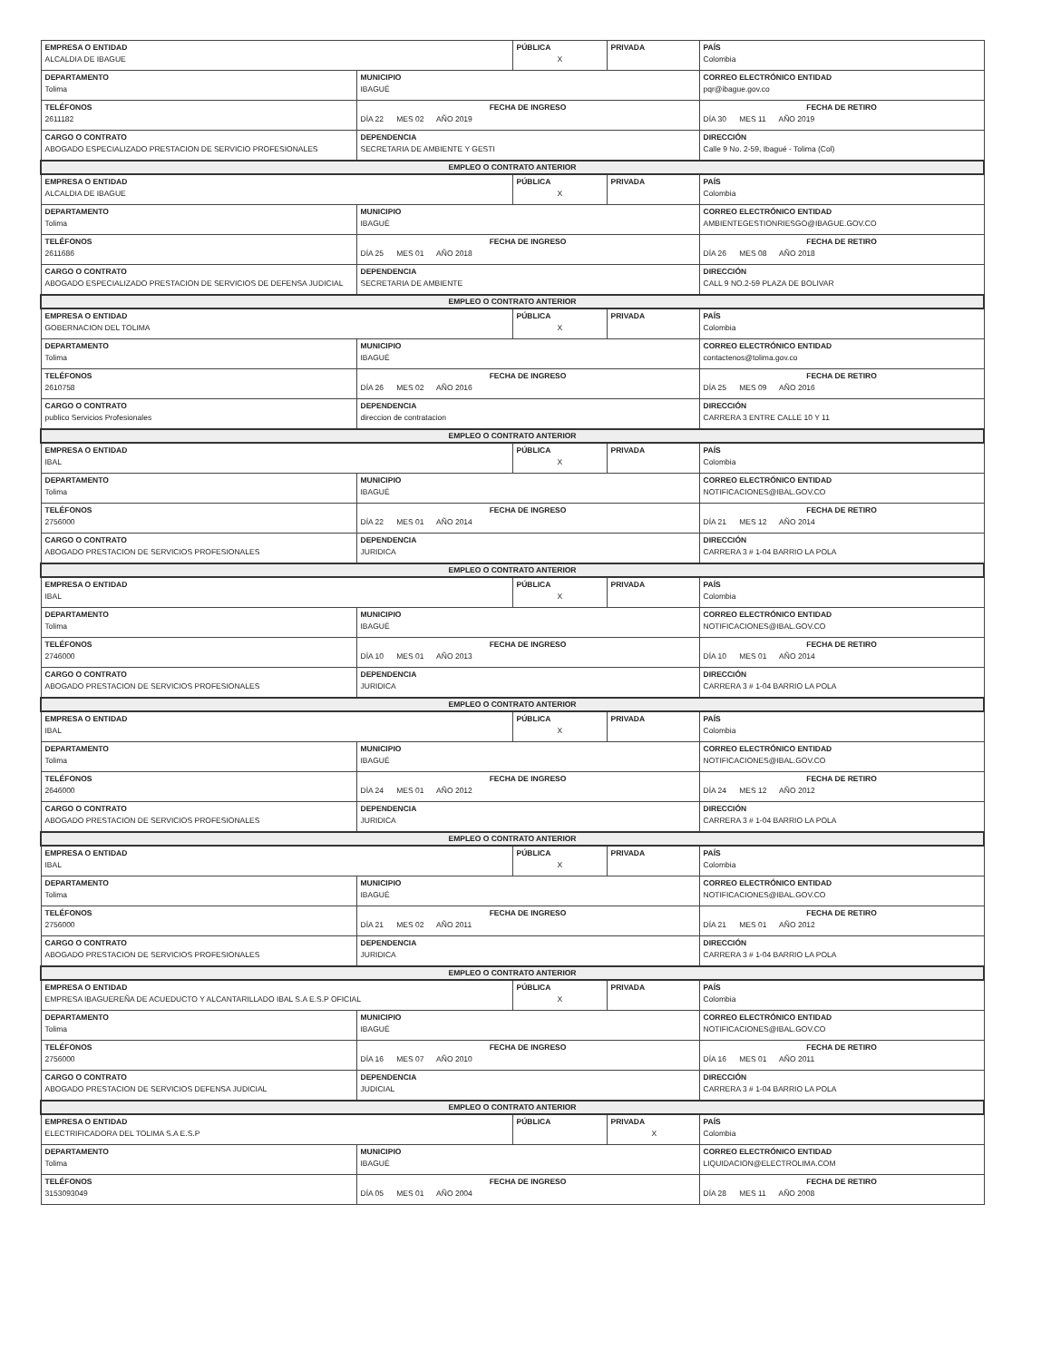| EMPRESA O ENTIDAD ALCALDIA DE IBAGUE | | PÚBLICA X | PRIVADA | PAÍS Colombia |
| DEPARTAMENTO Tolima | MUNICIPIO IBAGUÉ | | | CORREO ELECTRÓNICO ENTIDAD pqr@ibague.gov.co |
| TELÉFONOS 2611182 | FECHA DE INGRESO DÍA 22 MES 02 AÑO 2019 | | | FECHA DE RETIRO DÍA 30 MES 11 AÑO 2019 |
| CARGO O CONTRATO ABOGADO ESPECIALIZADO PRESTACION DE SERVICIO PROFESIONALES | DEPENDENCIA SECRETARIA DE AMBIENTE Y GESTI | | | DIRECCIÓN Calle 9 No. 2-59, Ibagué - Tolima (Col) |
| EMPLEO O CONTRATO ANTERIOR | | | | |
| EMPRESA O ENTIDAD ALCALDIA DE IBAGUE | | PÚBLICA X | PRIVADA | PAÍS Colombia |
| DEPARTAMENTO Tolima | MUNICIPIO IBAGUÉ | | | CORREO ELECTRÓNICO ENTIDAD AMBIENTEGESTIONRIESGO@IBAGUE.GOV.CO |
| TELÉFONOS 2611686 | FECHA DE INGRESO DÍA 25 MES 01 AÑO 2018 | | | FECHA DE RETIRO DÍA 26 MES 08 AÑO 2018 |
| CARGO O CONTRATO ABOGADO ESPECIALIZADO PRESTACION DE SERVICIOS DE DEFENSA JUDICIAL | DEPENDENCIA SECRETARIA DE AMBIENTE | | | DIRECCIÓN CALL 9 NO.2-59 PLAZA DE BOLIVAR |
| EMPLEO O CONTRATO ANTERIOR | | | | |
| EMPRESA O ENTIDAD GOBERNACION DEL TOLIMA | | PÚBLICA X | PRIVADA | PAÍS Colombia |
| DEPARTAMENTO Tolima | MUNICIPIO IBAGUÉ | | | CORREO ELECTRÓNICO ENTIDAD contactenos@tolima.gov.co |
| TELÉFONOS 2610758 | FECHA DE INGRESO DÍA 26 MES 02 AÑO 2016 | | | FECHA DE RETIRO DÍA 25 MES 09 AÑO 2016 |
| CARGO O CONTRATO publico Servicios Profesionales | DEPENDENCIA direccion de contratacion | | | DIRECCIÓN CARRERA 3 ENTRE CALLE 10 Y 11 |
| EMPLEO O CONTRATO ANTERIOR | | | | |
| EMPRESA O ENTIDAD IBAL | | PÚBLICA X | PRIVADA | PAÍS Colombia |
| DEPARTAMENTO Tolima | MUNICIPIO IBAGUÉ | | | CORREO ELECTRÓNICO ENTIDAD NOTIFICACIONES@IBAL.GOV.CO |
| TELÉFONOS 2756000 | FECHA DE INGRESO DÍA 22 MES 01 AÑO 2014 | | | FECHA DE RETIRO DÍA 21 MES 12 AÑO 2014 |
| CARGO O CONTRATO ABOGADO PRESTACION DE SERVICIOS PROFESIONALES | DEPENDENCIA JURIDICA | | | DIRECCIÓN CARRERA 3 # 1-04 BARRIO LA POLA |
| EMPLEO O CONTRATO ANTERIOR | | | | |
| EMPRESA O ENTIDAD IBAL | | PÚBLICA X | PRIVADA | PAÍS Colombia |
| DEPARTAMENTO Tolima | MUNICIPIO IBAGUÉ | | | CORREO ELECTRÓNICO ENTIDAD NOTIFICACIONES@IBAL.GOV.CO |
| TELÉFONOS 2746000 | FECHA DE INGRESO DÍA 10 MES 01 AÑO 2013 | | | FECHA DE RETIRO DÍA 10 MES 01 AÑO 2014 |
| CARGO O CONTRATO ABOGADO PRESTACION DE SERVICIOS PROFESIONALES | DEPENDENCIA JURIDICA | | | DIRECCIÓN CARRERA 3 # 1-04 BARRIO LA POLA |
| EMPLEO O CONTRATO ANTERIOR | | | | |
| EMPRESA O ENTIDAD IBAL | | PÚBLICA X | PRIVADA | PAÍS Colombia |
| DEPARTAMENTO Tolima | MUNICIPIO IBAGUÉ | | | CORREO ELECTRÓNICO ENTIDAD NOTIFICACIONES@IBAL.GOV.CO |
| TELÉFONOS 2646000 | FECHA DE INGRESO DÍA 24 MES 01 AÑO 2012 | | | FECHA DE RETIRO DÍA 24 MES 12 AÑO 2012 |
| CARGO O CONTRATO ABOGADO PRESTACION DE SERVICIOS PROFESIONALES | DEPENDENCIA JURIDICA | | | DIRECCIÓN CARRERA 3 # 1-04 BARRIO LA POLA |
| EMPLEO O CONTRATO ANTERIOR | | | | |
| EMPRESA O ENTIDAD IBAL | | PÚBLICA X | PRIVADA | PAÍS Colombia |
| DEPARTAMENTO Tolima | MUNICIPIO IBAGUÉ | | | CORREO ELECTRÓNICO ENTIDAD NOTIFICACIONES@IBAL.GOV.CO |
| TELÉFONOS 2756000 | FECHA DE INGRESO DÍA 21 MES 02 AÑO 2011 | | | FECHA DE RETIRO DÍA 21 MES 01 AÑO 2012 |
| CARGO O CONTRATO ABOGADO PRESTACION DE SERVICIOS PROFESIONALES | DEPENDENCIA JURIDICA | | | DIRECCIÓN CARRERA 3 # 1-04 BARRIO LA POLA |
| EMPLEO O CONTRATO ANTERIOR | | | | |
| EMPRESA O ENTIDAD EMPRESA IBAGUEREÑA DE ACUEDUCTO Y ALCANTARILLADO IBAL S.A E.S.P OFICIAL | | PÚBLICA X | PRIVADA | PAÍS Colombia |
| DEPARTAMENTO Tolima | MUNICIPIO IBAGUÉ | | | CORREO ELECTRÓNICO ENTIDAD NOTIFICACIONES@IBAL.GOV.CO |
| TELÉFONOS 2756000 | FECHA DE INGRESO DÍA 16 MES 07 AÑO 2010 | | | FECHA DE RETIRO DÍA 16 MES 01 AÑO 2011 |
| CARGO O CONTRATO ABOGADO PRESTACION DE SERVICIOS DEFENSA JUDICIAL | DEPENDENCIA JUDICIAL | | | DIRECCIÓN CARRERA 3 # 1-04 BARRIO LA POLA |
| EMPLEO O CONTRATO ANTERIOR | | | | |
| EMPRESA O ENTIDAD ELECTRIFICADORA DEL TOLIMA S.A E.S.P | | PÚBLICA | PRIVADA X | PAÍS Colombia |
| DEPARTAMENTO Tolima | MUNICIPIO IBAGUÉ | | | CORREO ELECTRÓNICO ENTIDAD LIQUIDACION@ELECTROLIMA.COM |
| TELÉFONOS 3153093049 | FECHA DE INGRESO DÍA 05 MES 01 AÑO 2004 | | | FECHA DE RETIRO DÍA 28 MES 11 AÑO 2008 |